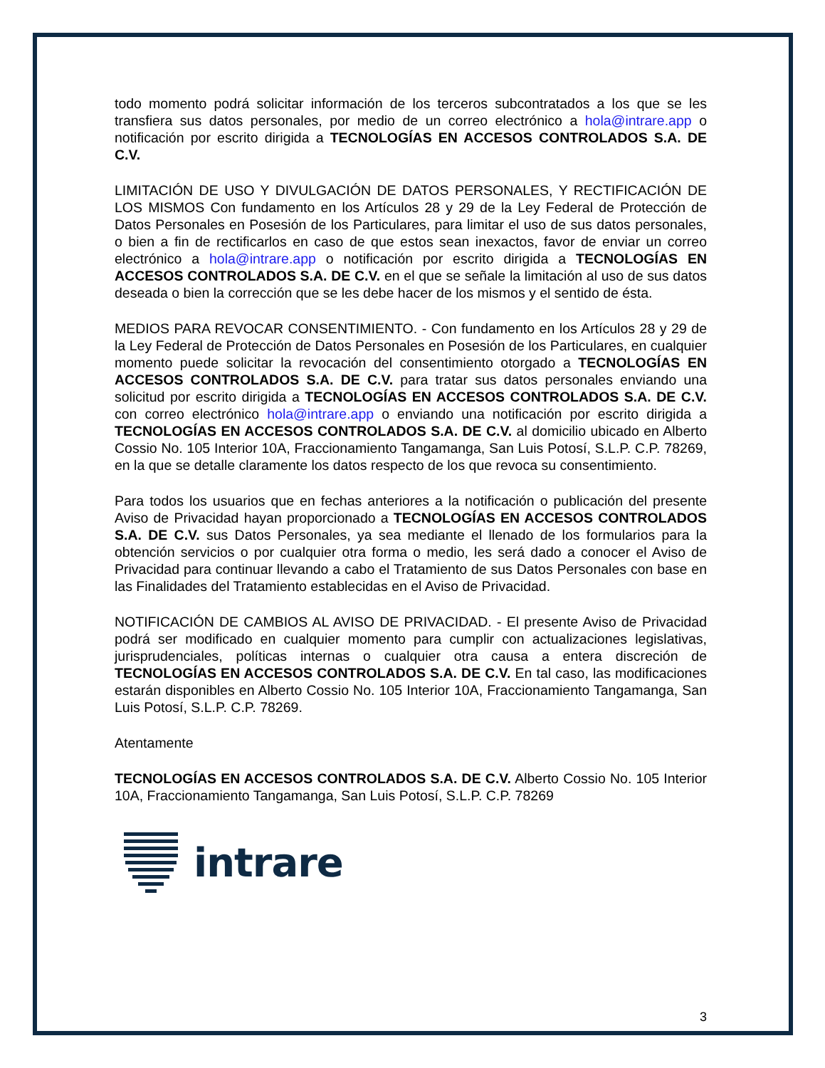todo momento podrá solicitar información de los terceros subcontratados a los que se les transfiera sus datos personales, por medio de un correo electrónico a hola@intrare.app o notificación por escrito dirigida a TECNOLOGÍAS EN ACCESOS CONTROLADOS S.A. DE C.V.
LIMITACIÓN DE USO Y DIVULGACIÓN DE DATOS PERSONALES, Y RECTIFICACIÓN DE LOS MISMOS Con fundamento en los Artículos 28 y 29 de la Ley Federal de Protección de Datos Personales en Posesión de los Particulares, para limitar el uso de sus datos personales, o bien a fin de rectificarlos en caso de que estos sean inexactos, favor de enviar un correo electrónico a hola@intrare.app o notificación por escrito dirigida a TECNOLOGÍAS EN ACCESOS CONTROLADOS S.A. DE C.V. en el que se señale la limitación al uso de sus datos deseada o bien la corrección que se les debe hacer de los mismos y el sentido de ésta.
MEDIOS PARA REVOCAR CONSENTIMIENTO. - Con fundamento en los Artículos 28 y 29 de la Ley Federal de Protección de Datos Personales en Posesión de los Particulares, en cualquier momento puede solicitar la revocación del consentimiento otorgado a TECNOLOGÍAS EN ACCESOS CONTROLADOS S.A. DE C.V. para tratar sus datos personales enviando una solicitud por escrito dirigida a TECNOLOGÍAS EN ACCESOS CONTROLADOS S.A. DE C.V. con correo electrónico hola@intrare.app o enviando una notificación por escrito dirigida a TECNOLOGÍAS EN ACCESOS CONTROLADOS S.A. DE C.V. al domicilio ubicado en Alberto Cossio No. 105 Interior 10A, Fraccionamiento Tangamanga, San Luis Potosí, S.L.P. C.P. 78269, en la que se detalle claramente los datos respecto de los que revoca su consentimiento.
Para todos los usuarios que en fechas anteriores a la notificación o publicación del presente Aviso de Privacidad hayan proporcionado a TECNOLOGÍAS EN ACCESOS CONTROLADOS S.A. DE C.V. sus Datos Personales, ya sea mediante el llenado de los formularios para la obtención servicios o por cualquier otra forma o medio, les será dado a conocer el Aviso de Privacidad para continuar llevando a cabo el Tratamiento de sus Datos Personales con base en las Finalidades del Tratamiento establecidas en el Aviso de Privacidad.
NOTIFICACIÓN DE CAMBIOS AL AVISO DE PRIVACIDAD. - El presente Aviso de Privacidad podrá ser modificado en cualquier momento para cumplir con actualizaciones legislativas, jurisprudenciales, políticas internas o cualquier otra causa a entera discreción de TECNOLOGÍAS EN ACCESOS CONTROLADOS S.A. DE C.V. En tal caso, las modificaciones estarán disponibles en Alberto Cossio No. 105 Interior 10A, Fraccionamiento Tangamanga, San Luis Potosí, S.L.P. C.P. 78269.
Atentamente
TECNOLOGÍAS EN ACCESOS CONTROLADOS S.A. DE C.V. Alberto Cossio No. 105 Interior 10A, Fraccionamiento Tangamanga, San Luis Potosí, S.L.P. C.P. 78269
intrare
3